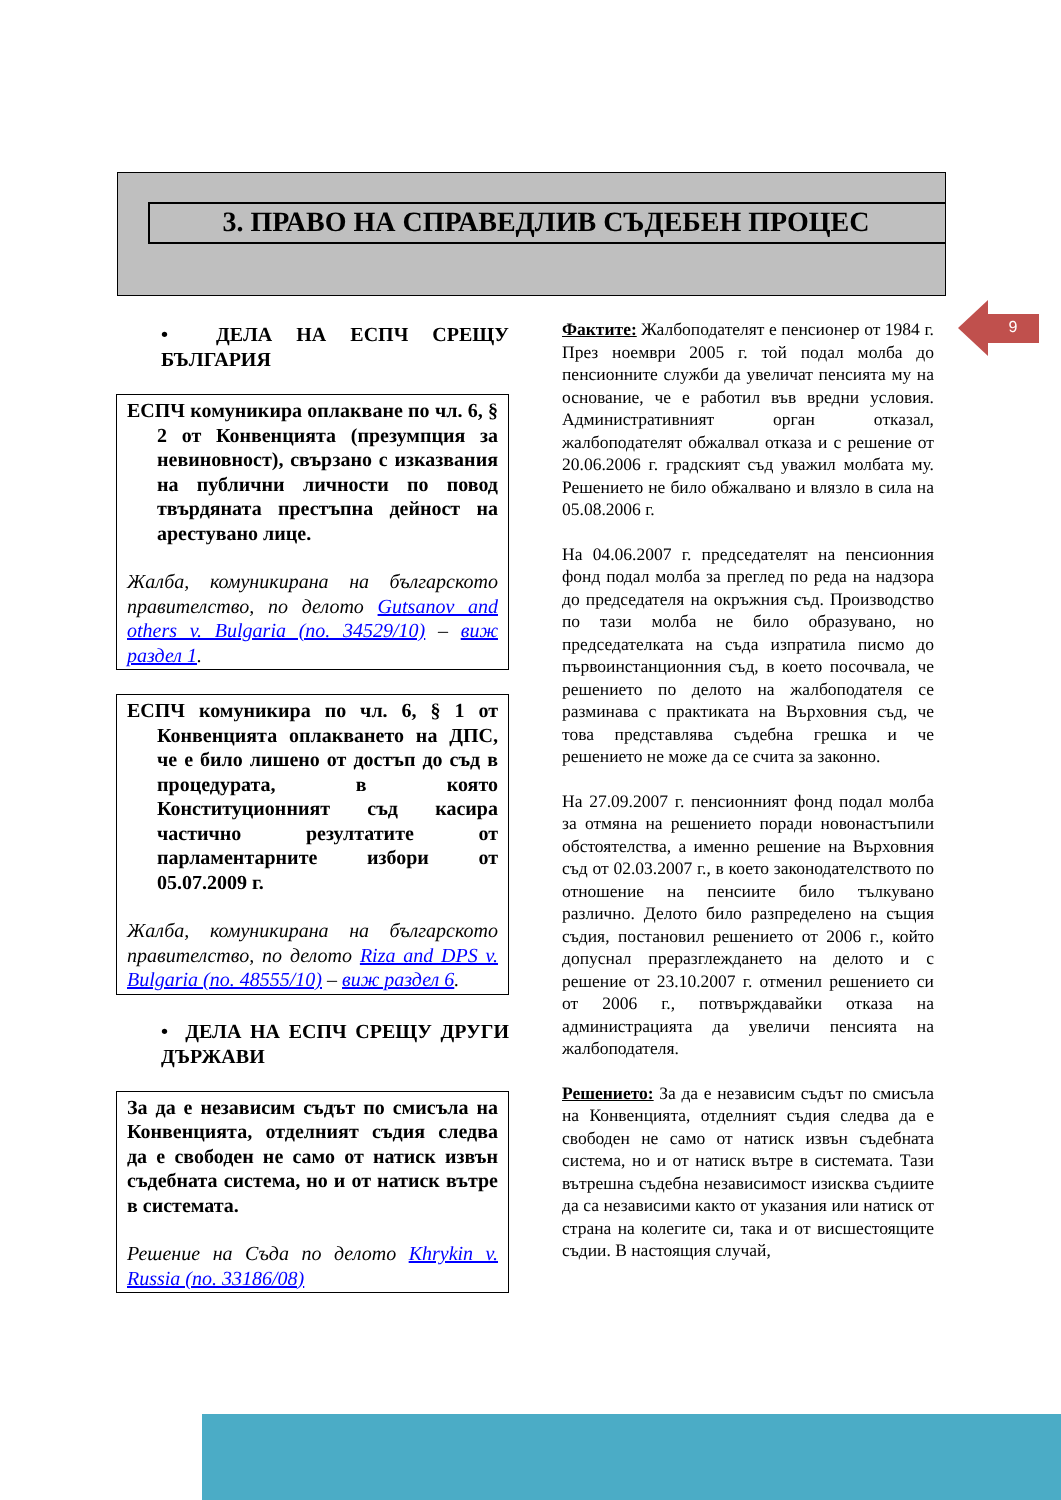3. ПРАВО НА СПРАВЕДЛИВ СЪДЕБЕН ПРОЦЕС
9
• ДЕЛА НА ЕСПЧ СРЕЩУ БЪЛГАРИЯ
ЕСПЧ комуникира оплакване по чл. 6, § 2 от Конвенцията (презумпция за невиновност), свързано с изказвания на публични личности по повод твърдяната престъпна дейност на арестувано лице.
Жалба, комуникирана на българското правителство, по делото Gutsanov and others v. Bulgaria (no. 34529/10) – виж раздел 1.
ЕСПЧ комуникира по чл. 6, § 1 от Конвенцията оплакването на ДПС, че е било лишено от достъп до съд в процедурата, в която Конституционният съд касира частично резултатите от парламентарните избори от 05.07.2009 г.
Жалба, комуникирана на българското правителство, по делото Riza and DPS v. Bulgaria (no. 48555/10) – виж раздел 6.
• ДЕЛА НА ЕСПЧ СРЕЩУ ДРУГИ ДЪРЖАВИ
За да е независим съдът по смисъла на Конвенцията, отделният съдия следва да е свободен не само от натиск извън съдебната система, но и от натиск вътре в системата.
Решение на Съда по делото Khrykin v. Russia (no. 33186/08)
Фактите: Жалбоподателят е пенсионер от 1984 г. През ноември 2005 г. той подал молба до пенсионните служби да увеличат пенсията му на основание, че е работил във вредни условия. Административният орган отказал, жалбоподателят обжалвал отказа и с решение от 20.06.2006 г. градският съд уважил молбата му. Решението не било обжалвано и влязло в сила на 05.08.2006 г.
На 04.06.2007 г. председателят на пенсионния фонд подал молба за преглед по реда на надзора до председателя на окръжния съд. Производство по тази молба не било образувано, но председателката на съда изпратила писмо до първоинстанционния съд, в което посочвала, че решението по делото на жалбоподателя се разминава с практиката на Върховния съд, че това представлява съдебна грешка и че решението не може да се счита за законно.
На 27.09.2007 г. пенсионният фонд подал молба за отмяна на решението поради новонастъпили обстоятелства, а именно решение на Върховния съд от 02.03.2007 г., в което законодателството по отношение на пенсиите било тълкувано различно. Делото било разпределено на същия съдия, постановил решението от 2006 г., който допуснал преразглеждането на делото и с решение от 23.10.2007 г. отменил решението си от 2006 г., потвърждавайки отказа на администрацията да увеличи пенсията на жалбоподателя.
Решението: За да е независим съдът по смисъла на Конвенцията, отделният съдия следва да е свободен не само от натиск извън съдебната система, но и от натиск вътре в системата. Тази вътрешна съдебна независимост изисква съдиите да са независими както от указания или натиск от страна на колегите си, така и от висшестоящите съдии. В настоящия случай,